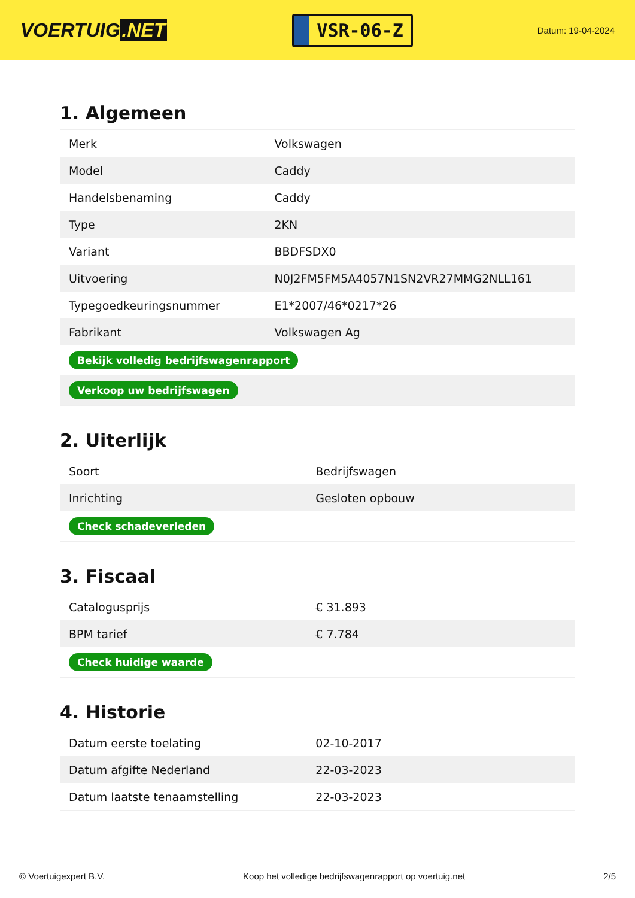VOERTUIG.NET
VSR-06-Z
Datum: 19-04-2024
1. Algemeen
| Merk | Volkswagen |
| Model | Caddy |
| Handelsbenaming | Caddy |
| Type | 2KN |
| Variant | BBDFSDX0 |
| Uitvoering | N0J2FM5FM5A4057N1SN2VR27MMG2NLL161 |
| Typegoedkeuringsnummer | E1*2007/46*0217*26 |
| Fabrikant | Volkswagen Ag |
| Bekijk volledig bedrijfswagenrapport | |
| Verkoop uw bedrijfswagen | |
2. Uiterlijk
| Soort | Bedrijfswagen |
| Inrichting | Gesloten opbouw |
| Check schadeverleden | |
3. Fiscaal
| Catalogusprijs | € 31.893 |
| BPM tarief | € 7.784 |
| Check huidige waarde | |
4. Historie
| Datum eerste toelating | 02-10-2017 |
| Datum afgifte Nederland | 22-03-2023 |
| Datum laatste tenaamstelling | 22-03-2023 |
© Voertuigexpert B.V. Koop het volledige bedrijfswagenrapport op voertuig.net 2/5